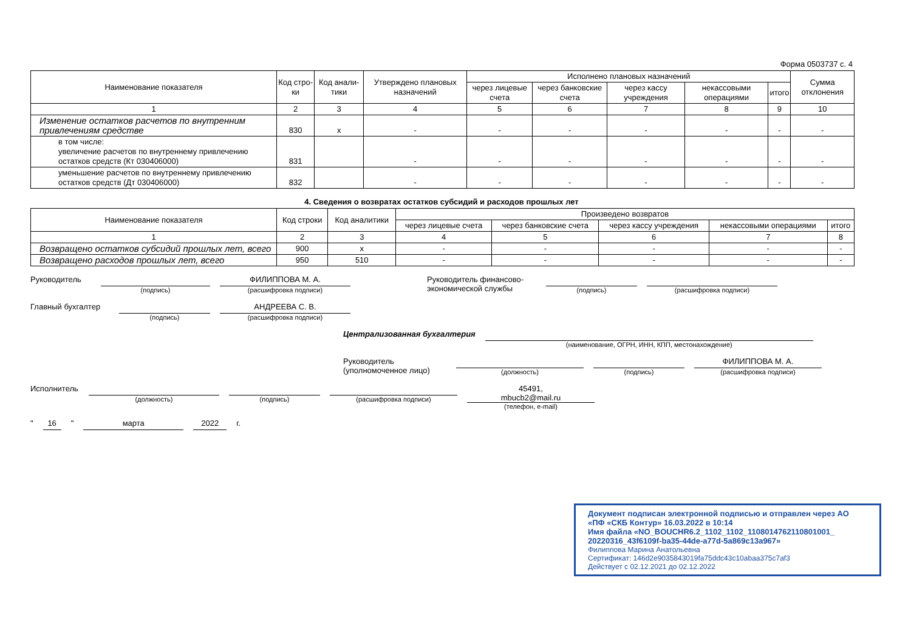Форма 0503737 с. 4
| Наименование показателя | Код стро-ки | Код анали-тики | Утверждено плановых назначений | Исполнено плановых назначений | | | | | Сумма отклонения |
| --- | --- | --- | --- | --- | --- | --- | --- | --- | --- |
| | | | | через лицевые счета | через банковские счета | через кассу учреждения | некассовыми операциями | итого | |
| 1 | 2 | 3 | 4 | 5 | 6 | 7 | 8 | 9 | 10 |
| Изменение остатков расчетов по внутренним привлечениям средстве | 830 | x | - | - | - | - | - | - | - |
| в том числе: увеличение расчетов по внутреннему привлечению остатков средств (Кт 030406000) | 831 | | - | - | - | - | - | - | - |
| уменьшение расчетов по внутреннему привлечению остатков средств (Дт 030406000) | 832 | | - | - | - | - | - | - | - |
4. Сведения о возвратах остатков субсидий и расходов прошлых лет
| Наименование показателя | Код строки | Код аналитики | Произведено возвратов | | | | |
| --- | --- | --- | --- | --- | --- | --- | --- |
| | | | через лицевые счета | через банковские счета | через кассу учреждения | некассовыми операциями | итого |
| 1 | 2 | 3 | 4 | 5 | 6 | 7 | 8 |
| Возвращено остатков субсидий прошлых лет, всего | 900 | x | - | - | - | - | - |
| Возвращено расходов прошлых лет, всего | 950 | 510 | - | - | - | - | - |
Руководитель
(подпись)
ФИЛИППОВА М. А.
(расшифровка подписи)
Руководитель финансово-экономической службы
(подпись) (расшифровка подписи)
Главный бухгалтер
(подпись)
АНДРЕЕВА С. В.
(расшифровка подписи)
Централизованная бухгалтерия
(наименование, ОГРН, ИНН, КПП, местонахождение)
Руководитель
(уполномоченное лицо)
(должность) (подпись)
ФИЛИППОВА М. А.
(расшифровка подписи)
Исполнитель
(должность) (подпись) (расшифровка подписи)
45491,
mbucb2@mail.ru
(телефон, e-mail)
" 16 " марта 2022 г.
Документ подписан электронной подписью и отправлен через АО «ПФ «СКБ Контур» 16.03.2022 в 10:14
Имя файла «NO_BOUCHR6.2_1102_1102_1108014762110801001_ 20220316_43f6109f-ba35-44de-a77d-5a869c13a967»
Филиппова Марина Анатольевна
Сертификат: 146d2e9035843019fa75ddc43c10abaa375c7af3
Действует с 02.12.2021 до 02.12.2022